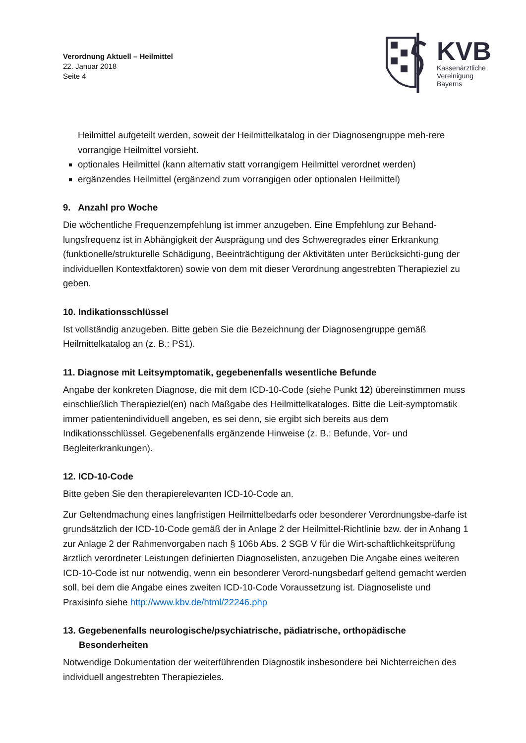Verordnung Aktuell – Heilmittel
22. Januar 2018
Seite 4
KVB
Kassenärztliche
Vereinigung
Bayerns
Heilmittel aufgeteilt werden, soweit der Heilmittelkatalog in der Diagnosengruppe meh-rere vorrangige Heilmittel vorsieht.
optionales Heilmittel (kann alternativ statt vorrangigem Heilmittel verordnet werden)
ergänzendes Heilmittel (ergänzend zum vorrangigen oder optionalen Heilmittel)
9. Anzahl pro Woche
Die wöchentliche Frequenzempfehlung ist immer anzugeben. Eine Empfehlung zur Behand-lungsfrequenz ist in Abhängigkeit der Ausprägung und des Schweregrades einer Erkrankung (funktionelle/strukturelle Schädigung, Beeinträchtigung der Aktivitäten unter Berücksichti-gung der individuellen Kontextfaktoren) sowie von dem mit dieser Verordnung angestrebten Therapieziel zu geben.
10. Indikationsschlüssel
Ist vollständig anzugeben. Bitte geben Sie die Bezeichnung der Diagnosengruppe gemäß Heilmittelkatalog an (z. B.: PS1).
11. Diagnose mit Leitsymptomatik, gegebenenfalls wesentliche Befunde
Angabe der konkreten Diagnose, die mit dem ICD-10-Code (siehe Punkt 12) übereinstimmen muss einschließlich Therapieziel(en) nach Maßgabe des Heilmittelkataloges. Bitte die Leit-symptomatik immer patientenindividuell angeben, es sei denn, sie ergibt sich bereits aus dem Indikationsschlüssel. Gegebenenfalls ergänzende Hinweise (z. B.: Befunde, Vor- und Begleiterkrankungen).
12. ICD-10-Code
Bitte geben Sie den therapierelevanten ICD-10-Code an.
Zur Geltendmachung eines langfristigen Heilmittelbedarfs oder besonderer Verordnungsbe-darfe ist grundsätzlich der ICD-10-Code gemäß der in Anlage 2 der Heilmittel-Richtlinie bzw. der in Anhang 1 zur Anlage 2 der Rahmenvorgaben nach § 106b Abs. 2 SGB V für die Wirt-schaftlichkeitsprüfung ärztlich verordneter Leistungen definierten Diagnoselisten, anzugeben Die Angabe eines weiteren ICD-10-Code ist nur notwendig, wenn ein besonderer Verord-nungsbedarf geltend gemacht werden soll, bei dem die Angabe eines zweiten ICD-10-Code Voraussetzung ist. Diagnoseliste und Praxisinfo siehe http://www.kbv.de/html/22246.php
13. Gegebenenfalls neurologische/psychiatrische, pädiatrische, orthopädische Besonderheiten
Notwendige Dokumentation der weiterführenden Diagnostik insbesondere bei Nichterreichen des individuell angestrebten Therapiezieles.